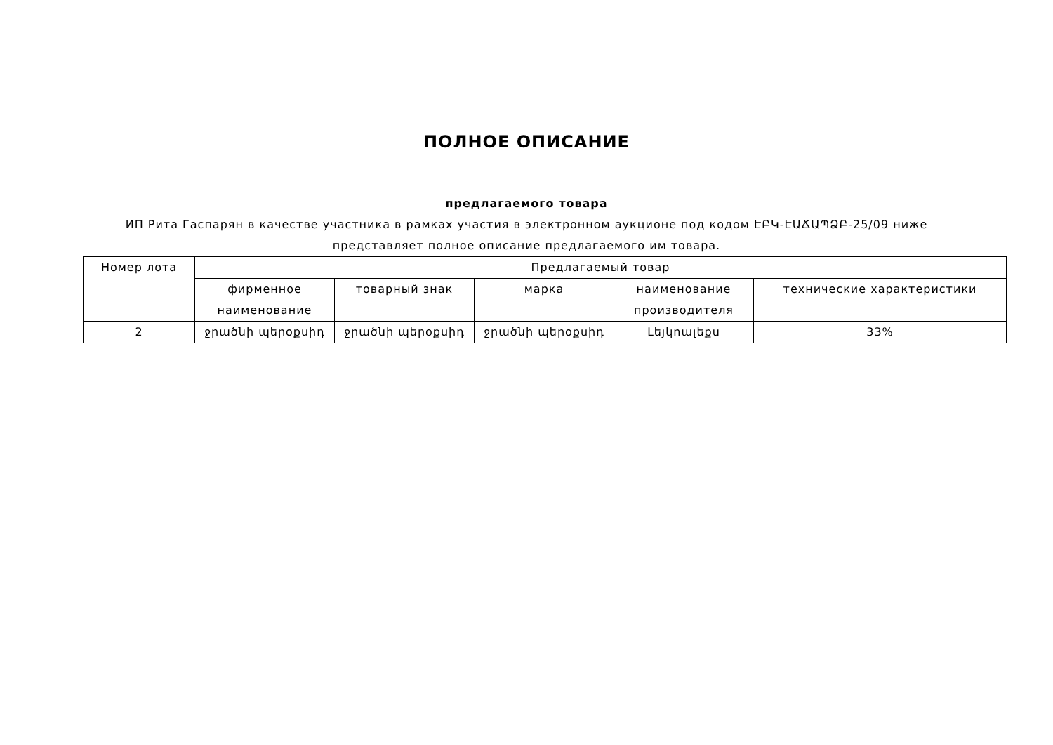ПОЛНОЕ ОПИСАНИЕ
предлагаемого товара
ИП Рита Гаспарян в качестве участника в рамках участия в электронном аукционе под кодом ԷԲԿ-ԷԱՃԱՊՁԲ-25/09 ниже
представляет полное описание предлагаемого им товара.
| Номер лота | Предлагаемый товар | | | | |
| --- | --- | --- | --- | --- | --- |
| | фирменное наименование | товарный знак | марка | наименование производителя | технические характеристики |
| 2 | ջրածնի պերօքսիդ | ջրածնի պերօքսիդ | ջրածնի պերօքսիդ | Լեյկոալեքս | 33% |